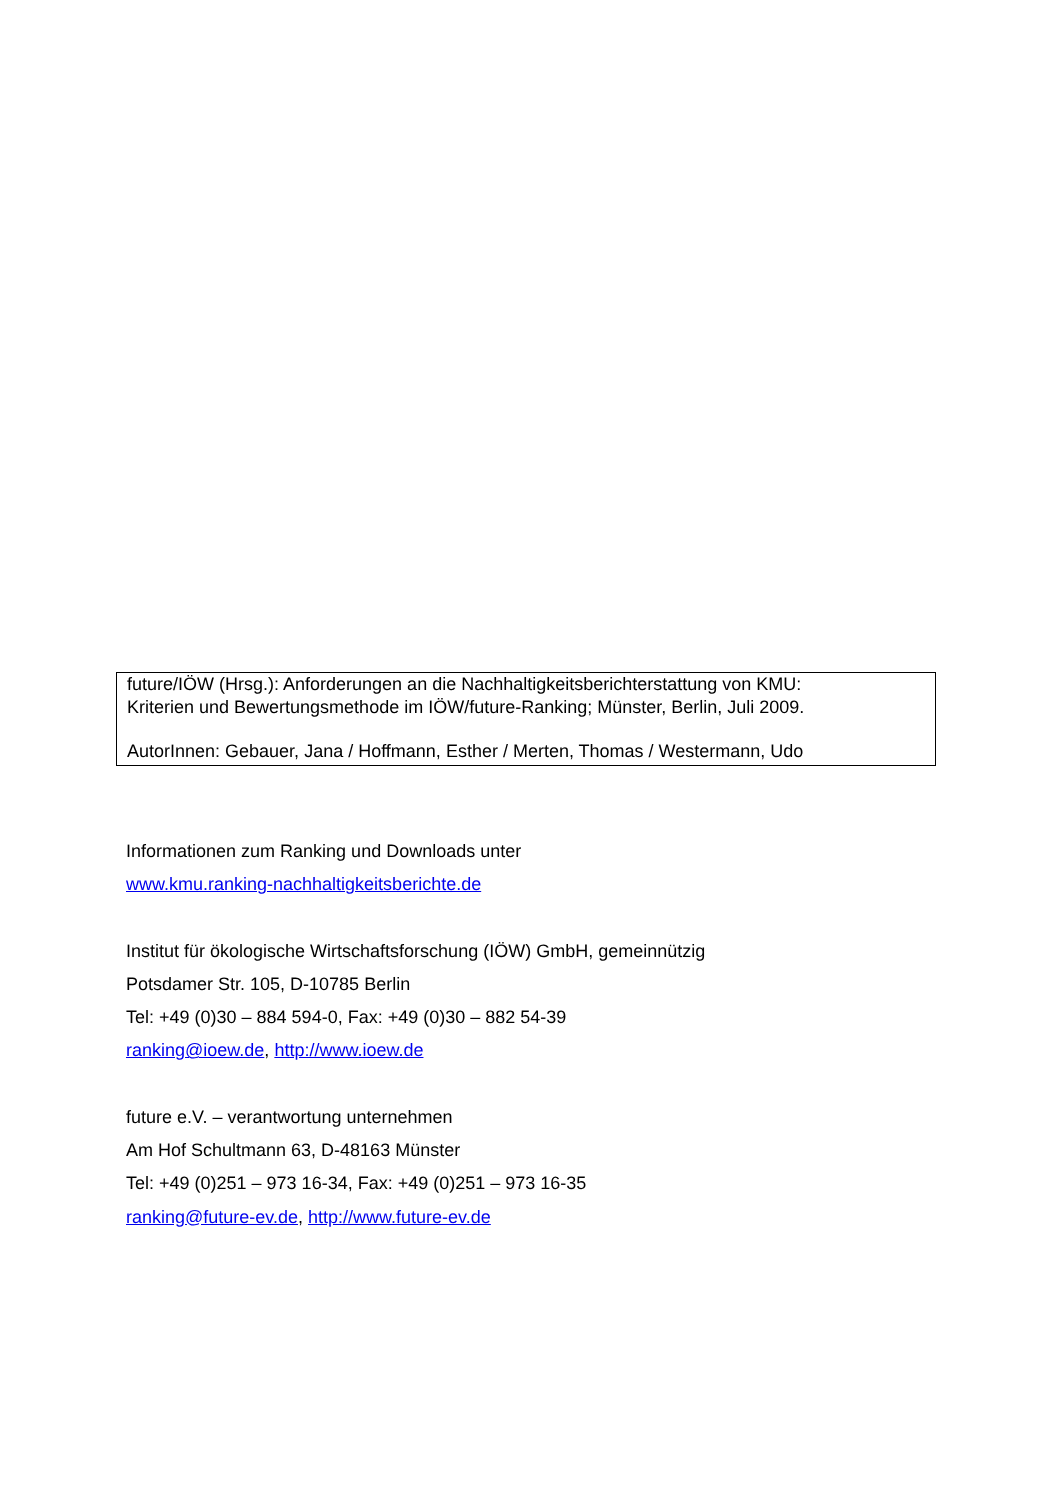future/IÖW (Hrsg.): Anforderungen an die Nachhaltigkeitsberichterstattung von KMU:
Kriterien und Bewertungsmethode im IÖW/future-Ranking; Münster, Berlin, Juli 2009.
AutorInnen: Gebauer, Jana / Hoffmann, Esther / Merten, Thomas / Westermann, Udo
Informationen zum Ranking und Downloads unter
www.kmu.ranking-nachhaltigkeitsberichte.de
Institut für ökologische Wirtschaftsforschung (IÖW) GmbH, gemeinnützig
Potsdamer Str. 105, D-10785 Berlin
Tel: +49 (0)30 – 884 594-0, Fax: +49 (0)30 – 882 54-39
ranking@ioew.de, http://www.ioew.de
future e.V. – verantwortung unternehmen
Am Hof Schultmann 63, D-48163 Münster
Tel: +49 (0)251 – 973 16-34, Fax: +49 (0)251 – 973 16-35
ranking@future-ev.de, http://www.future-ev.de